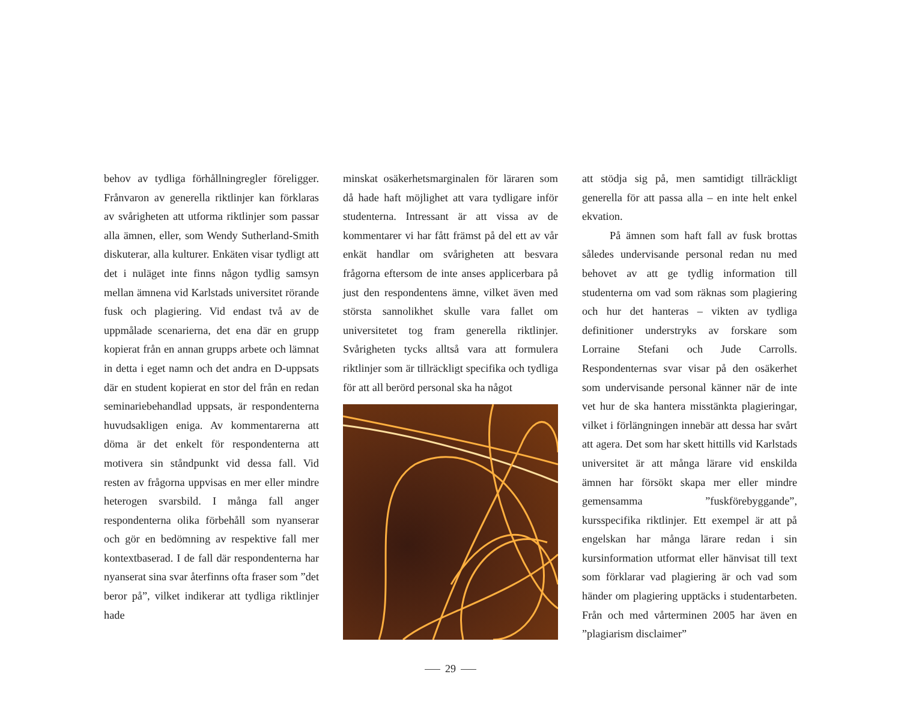behov av tydliga förhållningregler föreligger. Frånvaron av generella riktlinjer kan förklaras av svårigheten att utforma riktlinjer som passar alla ämnen, eller, som Wendy Sutherland-Smith diskuterar, alla kulturer. Enkäten visar tydligt att det i nuläget inte finns någon tydlig samsyn mellan ämnena vid Karlstads universitet rörande fusk och plagiering. Vid endast två av de uppmålade scenarierna, det ena där en grupp kopierat från en annan grupps arbete och lämnat in detta i eget namn och det andra en D-uppsats där en student kopierat en stor del från en redan seminariebehandlad uppsats, är respondenterna huvudsakligen eniga. Av kommentarerna att döma är det enkelt för respondenterna att motivera sin ståndpunkt vid dessa fall. Vid resten av frågorna uppvisas en mer eller mindre heterogen svarsbild. I många fall anger respondenterna olika förbehåll som nyanserar och gör en bedömning av respektive fall mer kontextbaserad. I de fall där respondenterna har nyanserat sina svar återfinns ofta fraser som ”det beror på”, vilket indikerar att tydliga riktlinjer hade
minskat osäkerhetsmarginalen för läraren som då hade haft möjlighet att vara tydligare inför studenterna. Intressant är att vissa av de kommentarer vi har fått främst på del ett av vår enkät handlar om svårigheten att besvara frågorna eftersom de inte anses applicerbara på just den respondentens ämne, vilket även med största sannolikhet skulle vara fallet om universitetet tog fram generella riktlinjer. Svårigheten tycks alltså vara att formulera riktlinjer som är tillräckligt specifika och tydliga för att all berörd personal ska ha något
att stödja sig på, men samtidigt tillräckligt generella för att passa alla – en inte helt enkel ekvation.
På ämnen som haft fall av fusk brottas således undervisande personal redan nu med behovet av att ge tydlig information till studenterna om vad som räknas som plagiering och hur det hanteras – vikten av tydliga definitioner understryks av forskare som Lorraine Stefani och Jude Carrolls. Respondenternas svar visar på den osäkerhet som undervisande personal känner när de inte vet hur de ska hantera misstänkta plagieringar, vilket i förlängningen innebär att dessa har svårt att agera. Det som har skett hittills vid Karlstads universitet är att många lärare vid enskilda ämnen har försökt skapa mer eller mindre gemensamma ”fuskförebyggande”, kursspecifika riktlinjer. Ett exempel är att på engelskan har många lärare redan i sin kursinformation utformat eller hänvisat till text som förklarar vad plagiering är och vad som händer om plagiering upptäcks i studentarbeten. Från och med vårterminen 2005 har även en ”plagiarism disclaimer”
29